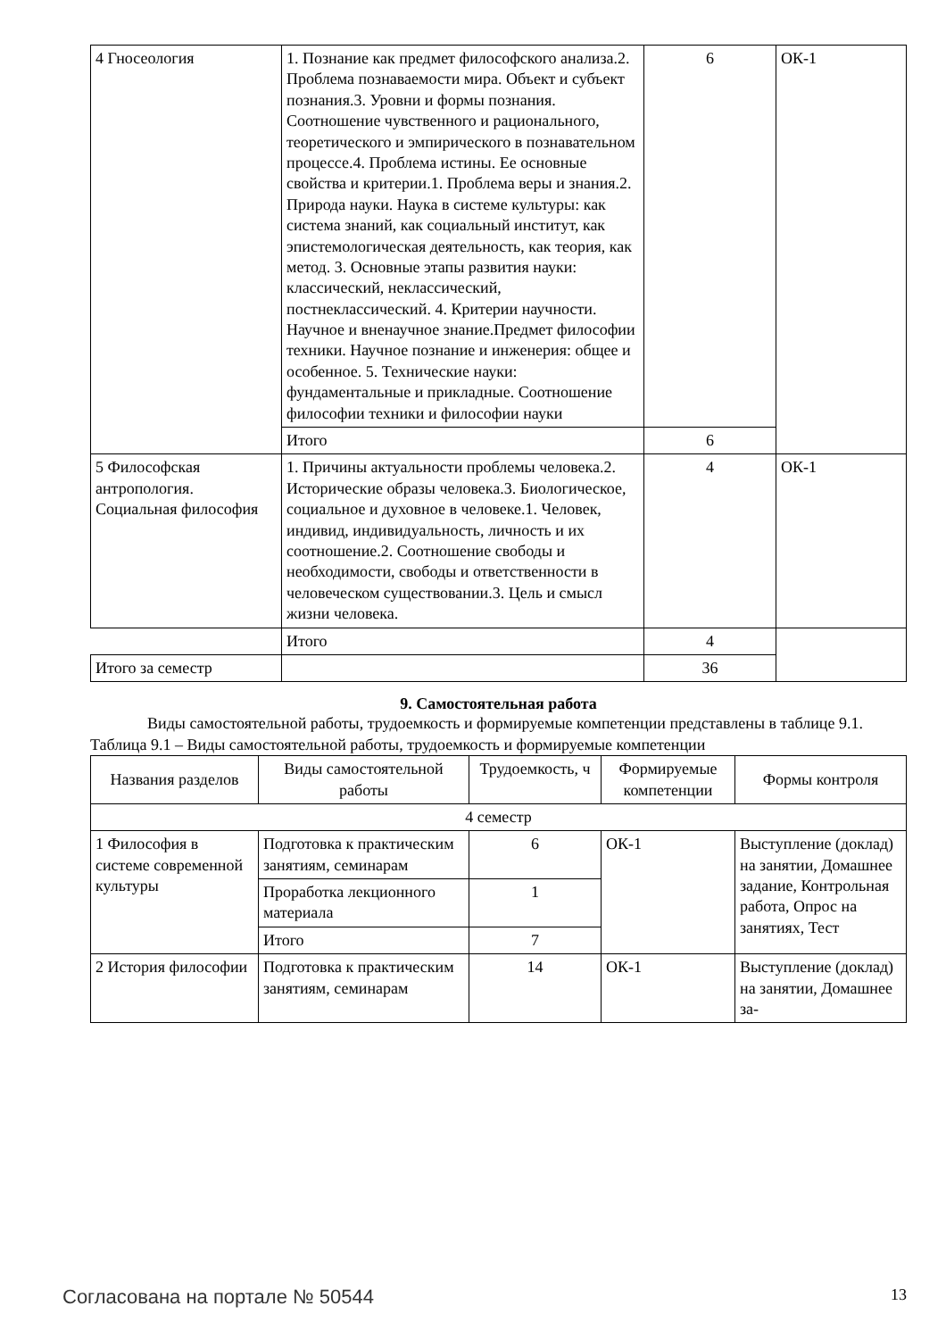| 4 Гносеология | 1. Познание как предмет философского анализа.2. Проблема познаваемости мира. Объект и субъект познания.3. Уровни и формы познания. Соотношение чувственного и рационального, теоретического и эмпирического в познавательном процессе.4. Проблема истины. Ее основные свойства и критерии.1. Проблема веры и знания.2. Природа науки. Наука в системе культуры: как система знаний, как социальный институт, как эпистемологическая деятельность, как теория, как метод. 3. Основные этапы развития науки: классический, неклассический, постнеклассический. 4. Критерии научности. Научное и вненаучное знание.Предмет философии техники. Научное познание и инженерия: общее и особенное. 5. Технические науки: фундаментальные и прикладные. Соотношение философии техники и философии науки | 6 | ОК-1 |
| | Итого | 6 | |
| 5 Философская антропология. Социальная философия | 1. Причины актуальности проблемы человека.2. Исторические образы человека.3. Биологическое, социальное и духовное в человеке.1. Человек, индивид, индивидуальность, личность и их соотношение.2. Соотношение свободы и необходимости, свободы и ответственности в человеческом существовании.3. Цель и смысл жизни человека. | 4 | ОК-1 |
| | Итого | 4 | |
| Итого за семестр | | 36 | |
9. Самостоятельная работа
Виды самостоятельной работы, трудоемкость и формируемые компетенции представлены в таблице 9.1.
Таблица 9.1 – Виды самостоятельной работы, трудоемкость и формируемые компетенции
| Названия разделов | Виды самостоятельной работы | Трудоемкость, ч | Формируемые компетенции | Формы контроля |
| --- | --- | --- | --- | --- |
| 4 семестр | | | | |
| 1 Философия в системе современной культуры | Подготовка к практическим занятиям, семинарам | 6 | ОК-1 | Выступление (доклад) на занятии, Домашнее задание, Контрольная работа, Опрос на занятиях, Тест |
| | Проработка лекционного материала | 1 | | |
| | Итого | 7 | | |
| 2 История философии | Подготовка к практическим занятиям, семинарам | 14 | ОК-1 | Выступление (доклад) на занятии, Домашнее за- |
Согласована на портале № 50544 13